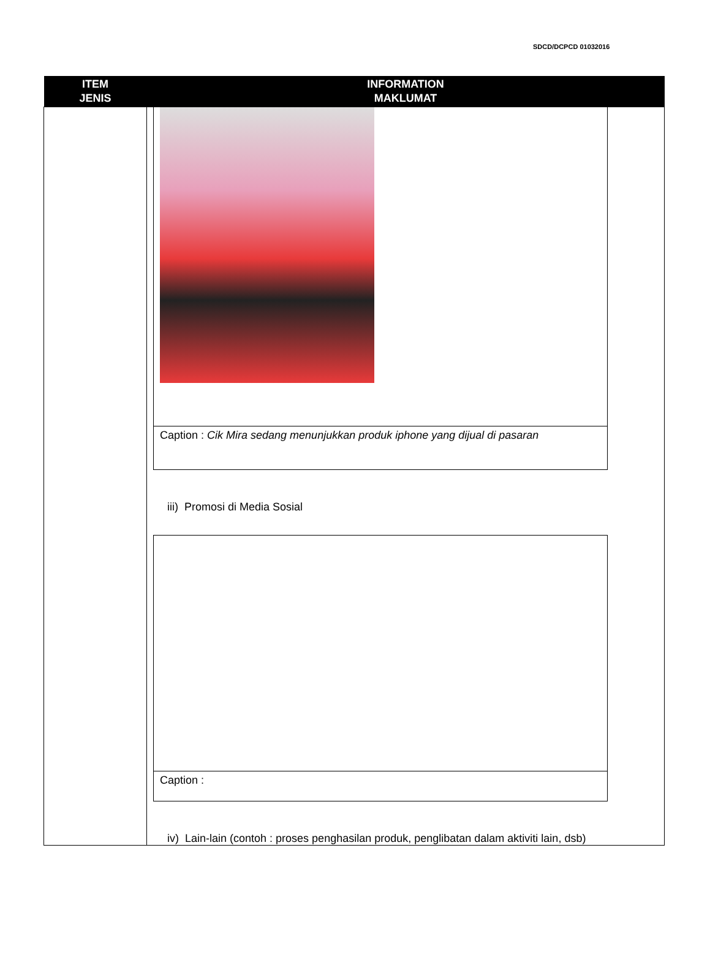SDCD/DCPCD 01032016
| ITEM JENIS | INFORMATION MAKLUMAT |
| --- | --- |
| | Caption : Cik Mira sedang menunjukkan produk iphone yang dijual di pasaran iii) Promosi di Media Sosial Caption : iv) Lain-lain (contoh : proses penghasilan produk, penglibatan dalam aktiviti lain, dsb) |